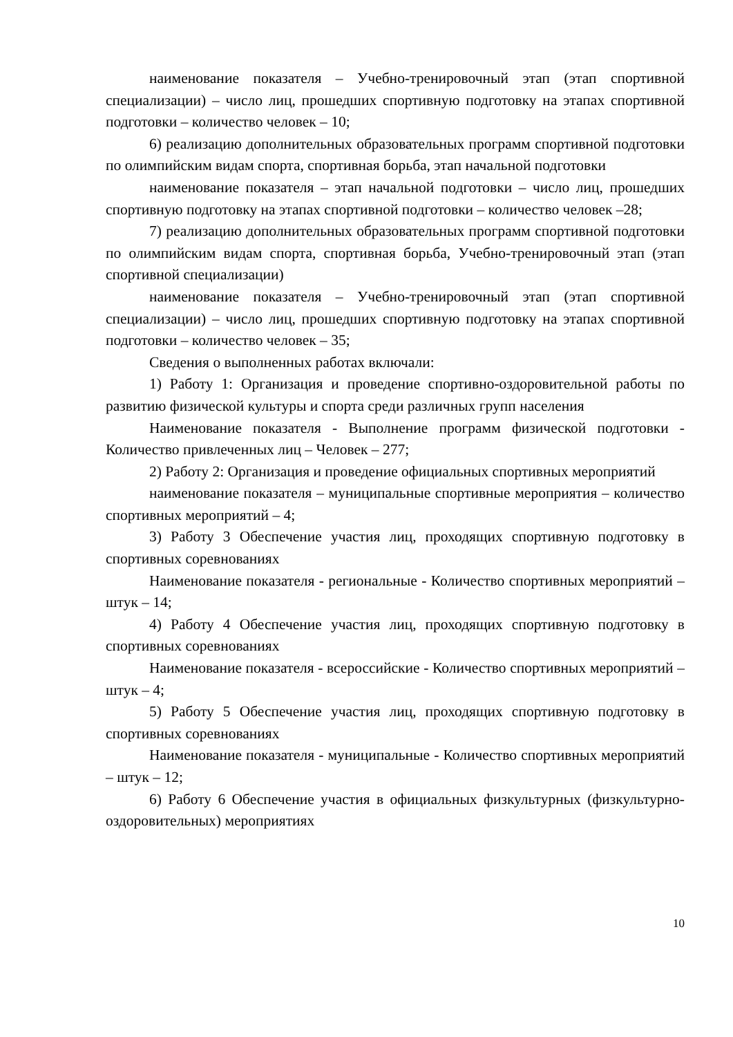наименование показателя – Учебно-тренировочный этап (этап спортивной специализации) – число лиц, прошедших спортивную подготовку на этапах спортивной подготовки – количество человек – 10;
6) реализацию дополнительных образовательных программ спортивной подготовки по олимпийским видам спорта, спортивная борьба, этап начальной подготовки
наименование показателя – этап начальной подготовки – число лиц, прошедших спортивную подготовку на этапах спортивной подготовки – количество человек –28;
7) реализацию дополнительных образовательных программ спортивной подготовки по олимпийским видам спорта, спортивная борьба, Учебно-тренировочный этап (этап спортивной специализации)
наименование показателя – Учебно-тренировочный этап (этап спортивной специализации) – число лиц, прошедших спортивную подготовку на этапах спортивной подготовки – количество человек – 35;
Сведения о выполненных работах включали:
1) Работу 1: Организация и проведение спортивно-оздоровительной работы по развитию физической культуры и спорта среди различных групп населения
Наименование показателя - Выполнение программ физической подготовки - Количество привлеченных лиц – Человек – 277;
2) Работу 2: Организация и проведение официальных спортивных мероприятий
наименование показателя – муниципальные спортивные мероприятия – количество спортивных мероприятий – 4;
3) Работу 3 Обеспечение участия лиц, проходящих спортивную подготовку в спортивных соревнованиях
Наименование показателя - региональные - Количество спортивных мероприятий – штук – 14;
4) Работу 4 Обеспечение участия лиц, проходящих спортивную подготовку в спортивных соревнованиях
Наименование показателя - всероссийские - Количество спортивных мероприятий – штук – 4;
5) Работу 5 Обеспечение участия лиц, проходящих спортивную подготовку в спортивных соревнованиях
Наименование показателя - муниципальные - Количество спортивных мероприятий – штук – 12;
6) Работу 6 Обеспечение участия в официальных физкультурных (физкультурно-оздоровительных) мероприятиях
10